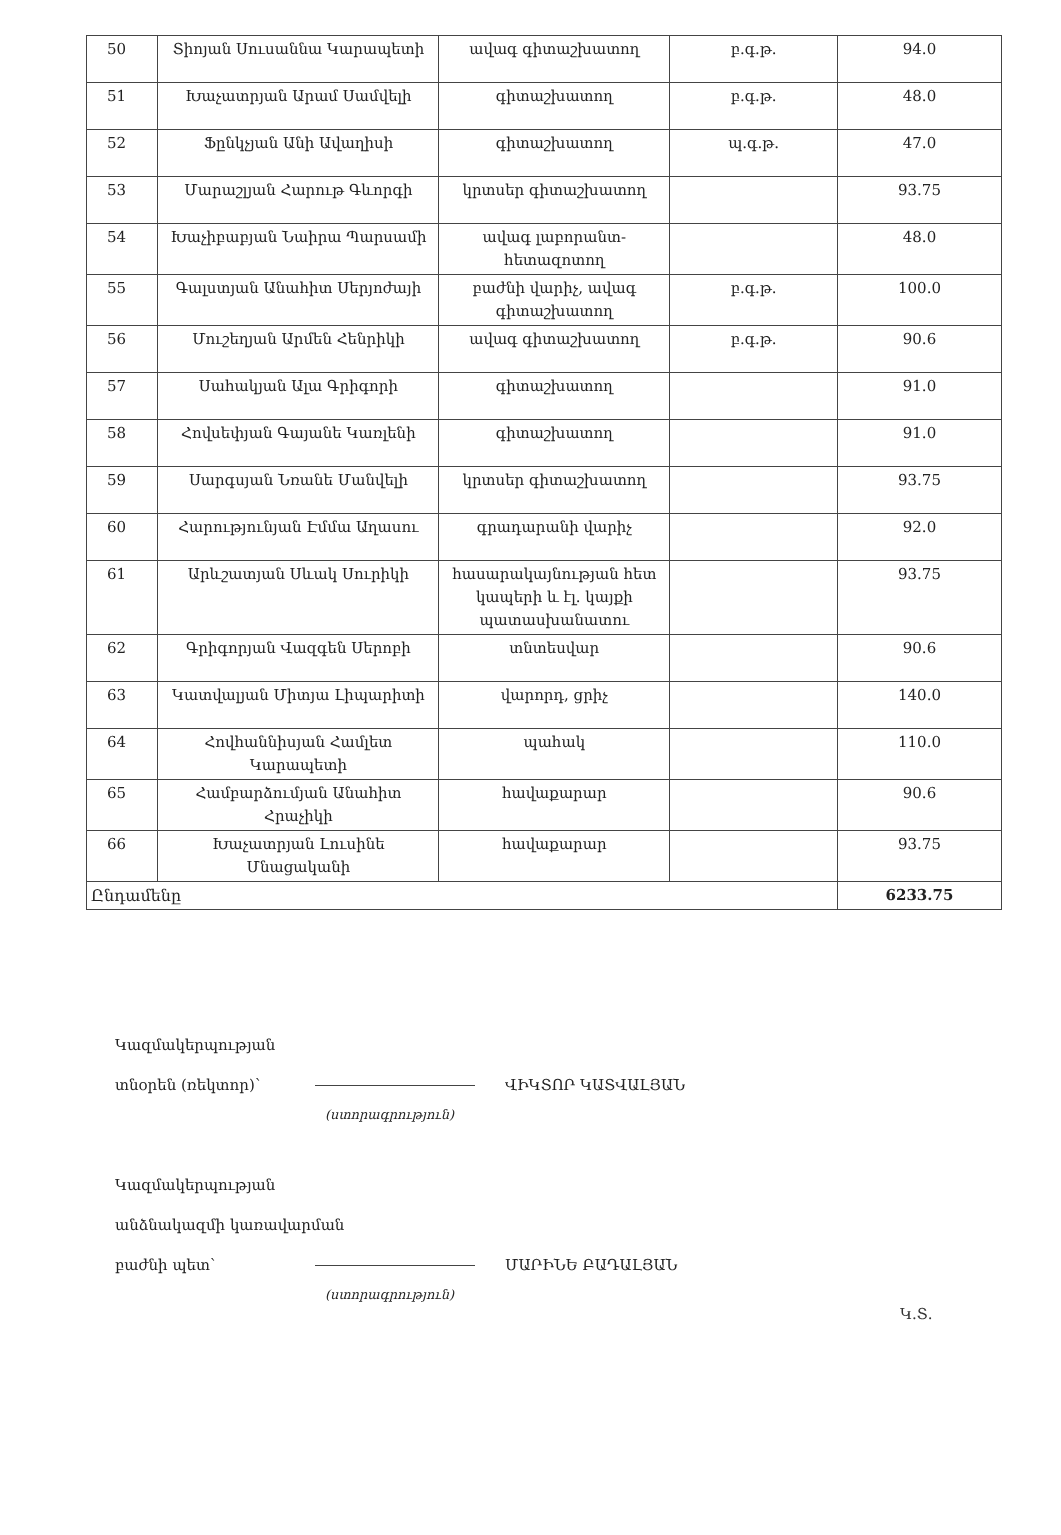| 50 | Տիոյան Սուսաննա Կարապետի | ավագ գիտաշխատող | բ.գ.թ. | 94.0 |
| 51 | Խաչատրյան Արամ Սամվելի | գիտաշխատող | բ.գ.թ. | 48.0 |
| 52 | Ֆընկչյան Անի Ավաղիսի | գիտաշխատող | պ.գ.թ. | 47.0 |
| 53 | Մարաշլյան Հարութ Գևորգի | կրտսեր գիտաշխատող | | 93.75 |
| 54 | Խաչիբաբյան Նաիրա Պարսամի | ավագ լաբորանտ-հետազոտող | | 48.0 |
| 55 | Գալստյան Անահիտ Սերյոժայի | բաժնի վարիչ, ավագ գիտաշխատող | բ.գ.թ. | 100.0 |
| 56 | Մուշեղյան Արմեն Հենրիկի | ավագ գիտաշխատող | բ.գ.թ. | 90.6 |
| 57 | Սահակյան Ալա Գրիգորի | գիտաշխատող | | 91.0 |
| 58 | Հովսեփյան Գայանե Կառլենի | գիտաշխատող | | 91.0 |
| 59 | Սարգսյան Նռանե Մանվելի | կրտսեր գիտաշխատող | | 93.75 |
| 60 | Հարությունյան Էմմա Աղասու | գրադարանի վարիչ | | 92.0 |
| 61 | Արևշատյան Սևակ Սուրիկի | հասարակայնության հետ կապերի և էլ. կայքի պատասխանատու | | 93.75 |
| 62 | Գրիգորյան Վազգեն Սերոբի | տնտեսվար | | 90.6 |
| 63 | Կատվալյան Միտյա Լիպարիտի | վարորդ, ցրիչ | | 140.0 |
| 64 | Հովհաննիսյան Համլետ Կարապետի | պահակ | | 110.0 |
| 65 | Համբարձումյան Անահիտ Հրաչիկի | հավաքարար | | 90.6 |
| 66 | Խաչատրյան Լուսինե Մնացականի | հավաքարար | | 93.75 |
| Ընդամենը | | | | 6233.75 |
Կազմակերպության
տնօրեն (ռեկտոր)՝ ՎԻԿՏՈՐ ԿԱՏՎԱԼՅԱՆ
(ստորագրություն)
Կազմակերպության
անձնակազմի կառավարման
բաժնի պետ՝ ՄԱՐԻՆԵ ԲԱԴԱԼՅԱՆ
(ստորագրություն)
Կ.Տ.